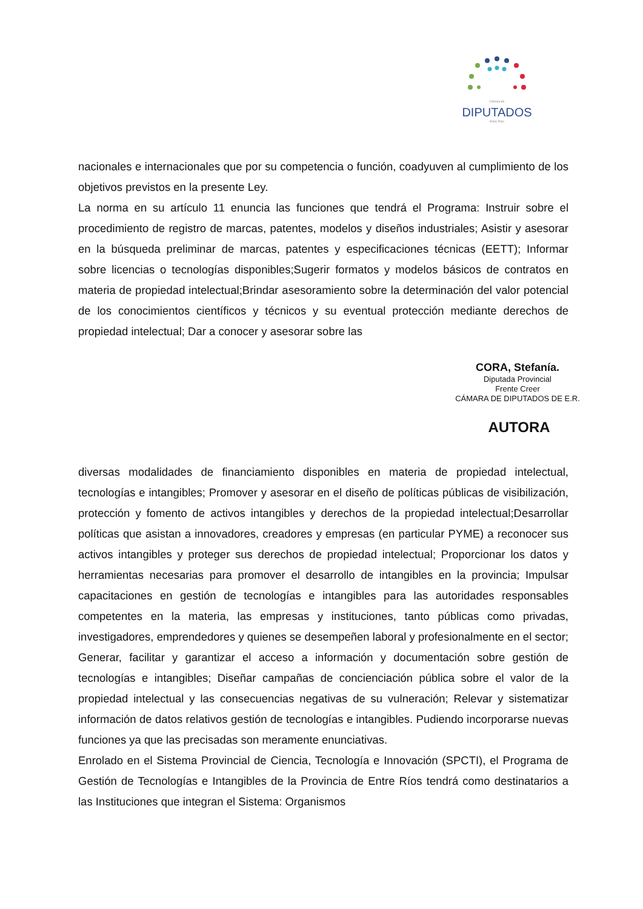Cámara de
DIPUTADOS
- Entre Ríos -
nacionales e internacionales que por su competencia o función, coadyuven al cumplimiento de los objetivos previstos en la presente Ley.
La norma en su artículo 11 enuncia las funciones que tendrá el Programa: Instruir sobre el procedimiento de registro de marcas, patentes, modelos y diseños industriales; Asistir y asesorar en la búsqueda preliminar de marcas, patentes y especificaciones técnicas (EETT); Informar sobre licencias o tecnologías disponibles;Sugerir formatos y modelos básicos de contratos en materia de propiedad intelectual;Brindar asesoramiento sobre la determinación del valor potencial de los conocimientos científicos y técnicos y su eventual protección mediante derechos de propiedad intelectual; Dar a conocer y asesorar sobre las
CORA, Stefanía.
Diputada Provincial
Frente Creer
CÁMARA DE DIPUTADOS DE E.R.
AUTORA
diversas modalidades de financiamiento disponibles en materia de propiedad intelectual, tecnologías e intangibles; Promover y asesorar en el diseño de políticas públicas de visibilización, protección y fomento de activos intangibles y derechos de la propiedad intelectual;Desarrollar políticas que asistan a innovadores, creadores y empresas (en particular PYME) a reconocer sus activos intangibles y proteger sus derechos de propiedad intelectual; Proporcionar los datos y herramientas necesarias para promover el desarrollo de intangibles en la provincia; Impulsar capacitaciones en gestión de tecnologías e intangibles para las autoridades responsables competentes en la materia, las empresas y instituciones, tanto públicas como privadas, investigadores, emprendedores y quienes se desempeñen laboral y profesionalmente en el sector; Generar, facilitar y garantizar el acceso a información y documentación sobre gestión de tecnologías e intangibles; Diseñar campañas de concienciación pública sobre el valor de la propiedad intelectual y las consecuencias negativas de su vulneración; Relevar y sistematizar información de datos relativos gestión de tecnologías e intangibles. Pudiendo incorporarse nuevas funciones ya que las precisadas son meramente enunciativas.
Enrolado en el Sistema Provincial de Ciencia, Tecnología e Innovación (SPCTI), el Programa de Gestión de Tecnologías e Intangibles de la Provincia de Entre Ríos tendrá como destinatarios a las Instituciones que integran el Sistema: Organismos